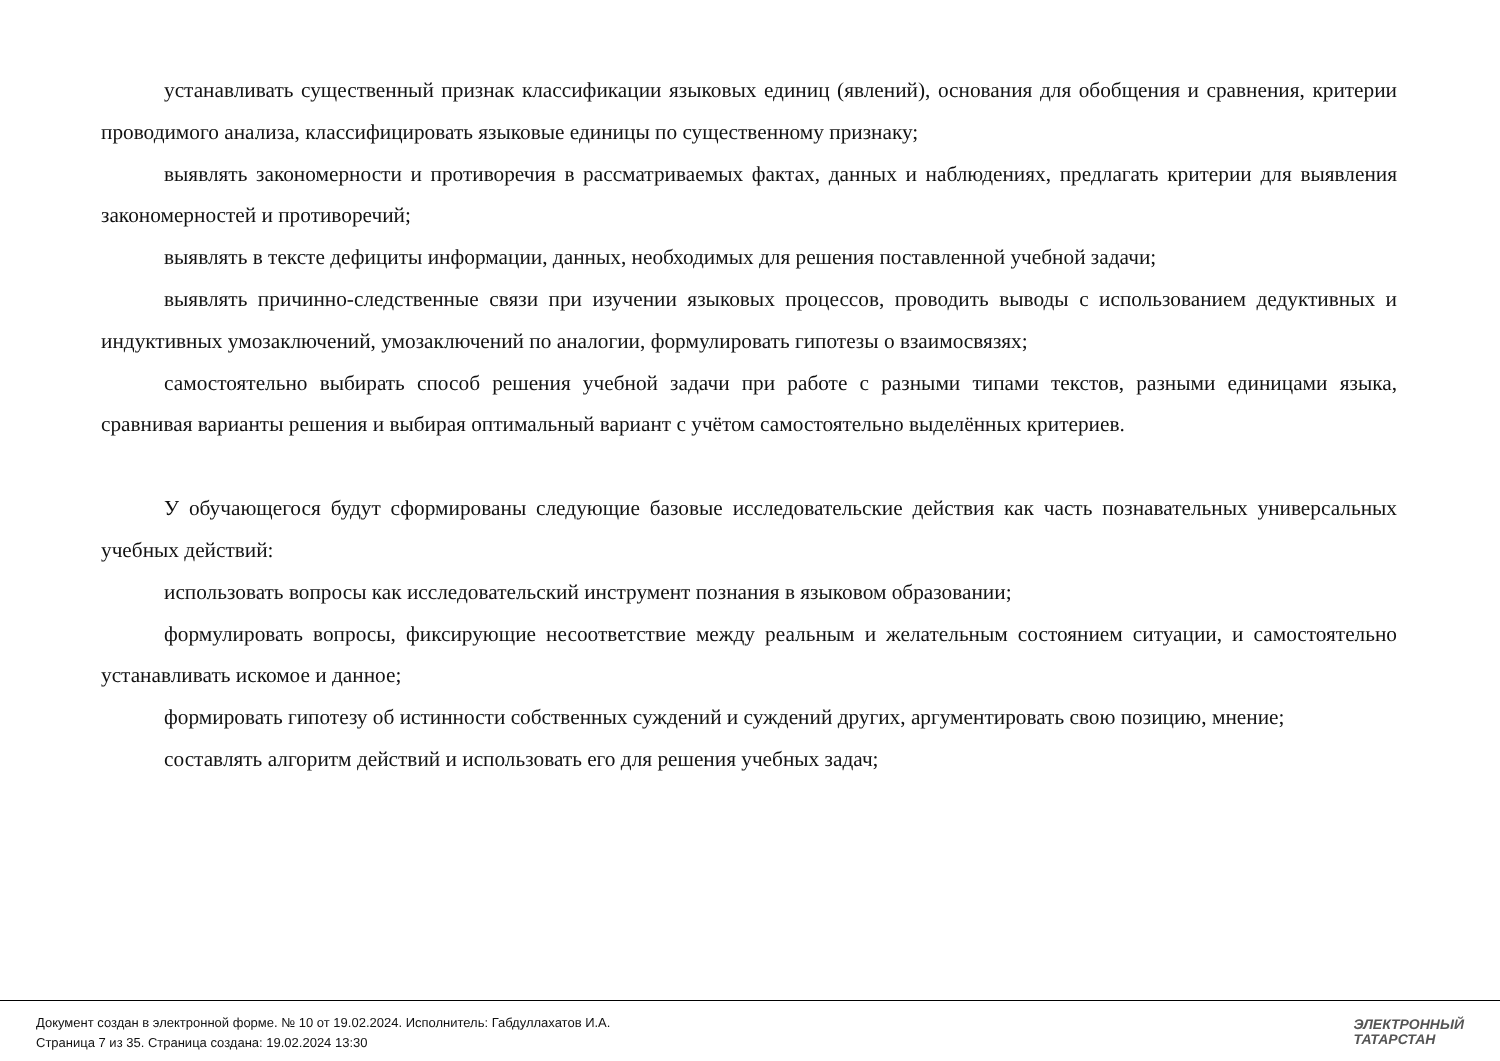устанавливать существенный признак классификации языковых единиц (явлений), основания для обобщения и сравнения, критерии проводимого анализа, классифицировать языковые единицы по существенному признаку;
выявлять закономерности и противоречия в рассматриваемых фактах, данных и наблюдениях, предлагать критерии для выявления закономерностей и противоречий;
выявлять в тексте дефициты информации, данных, необходимых для решения поставленной учебной задачи;
выявлять причинно-следственные связи при изучении языковых процессов, проводить выводы с использованием дедуктивных и индуктивных умозаключений, умозаключений по аналогии, формулировать гипотезы о взаимосвязях;
самостоятельно выбирать способ решения учебной задачи при работе с разными типами текстов, разными единицами языка, сравнивая варианты решения и выбирая оптимальный вариант с учётом самостоятельно выделённых критериев.
У обучающегося будут сформированы следующие базовые исследовательские действия как часть познавательных универсальных учебных действий:
использовать вопросы как исследовательский инструмент познания в языковом образовании;
формулировать вопросы, фиксирующие несоответствие между реальным и желательным состоянием ситуации, и самостоятельно устанавливать искомое и данное;
формировать гипотезу об истинности собственных суждений и суждений других, аргументировать свою позицию, мнение;
составлять алгоритм действий и использовать его для решения учебных задач;
Документ создан в электронной форме. № 10 от 19.02.2024. Исполнитель: Габдуллахатов И.А.
Страница 7 из 35. Страница создана: 19.02.2024 13:30
ЭЛЕКТРОННЫЙ
ТАТАРСТАН